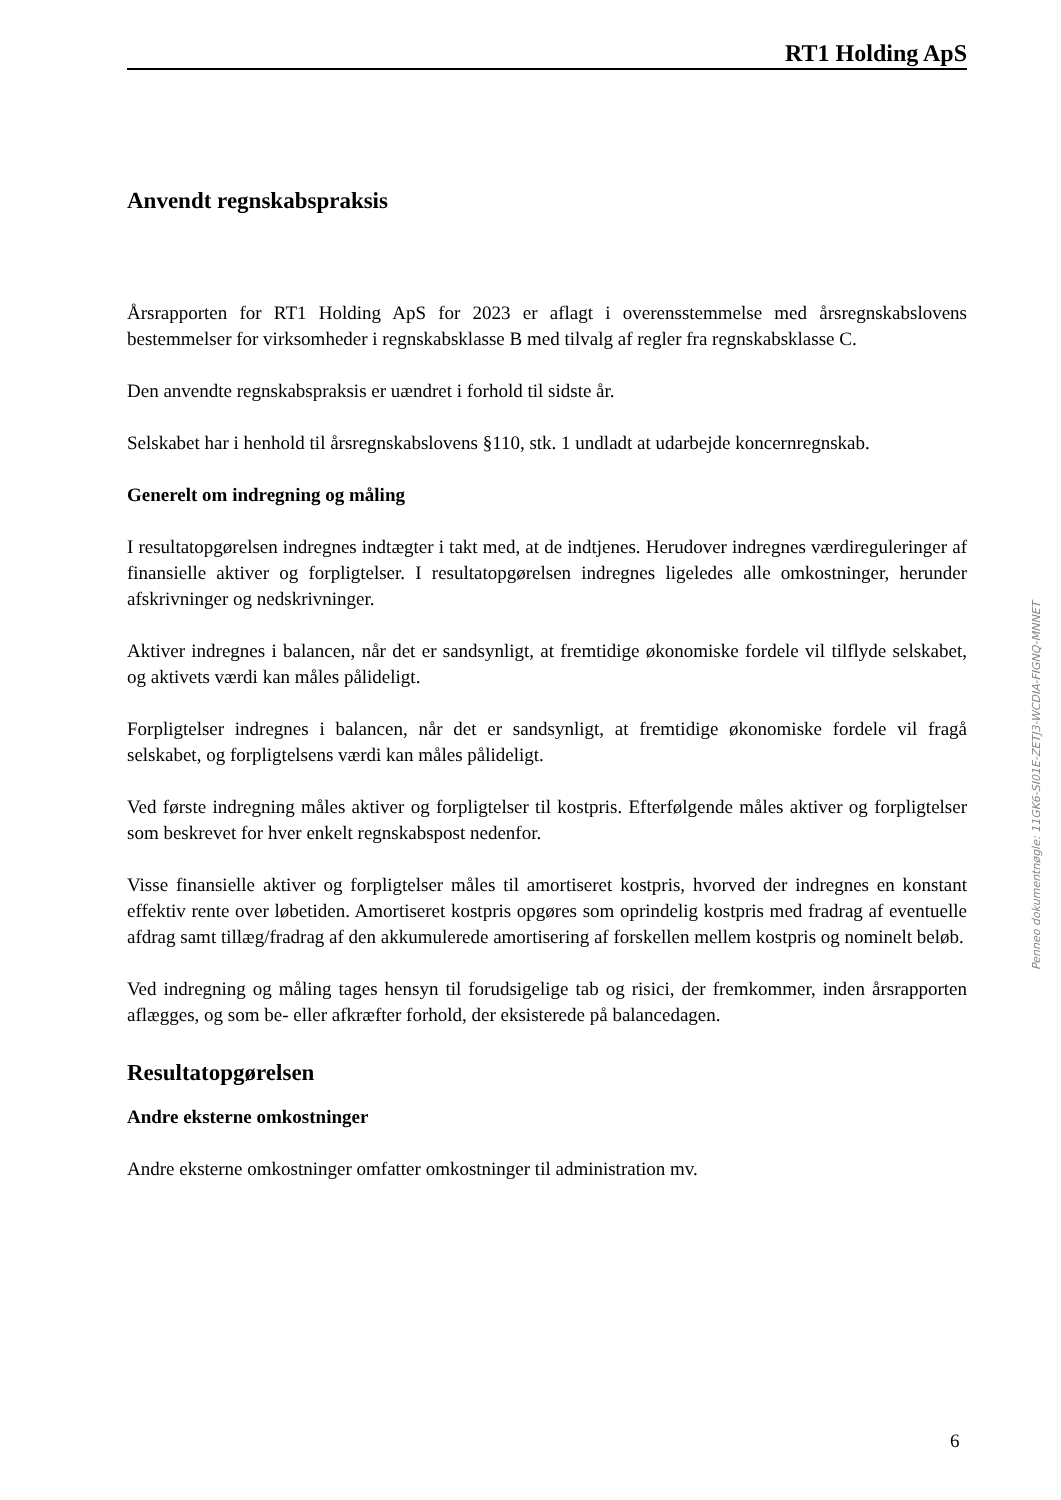RT1 Holding ApS
Anvendt regnskabspraksis
Årsrapporten for RT1 Holding ApS for 2023 er aflagt i overensstemmelse med årsregnskabslovens bestemmelser for virksomheder i regnskabsklasse B med tilvalg af regler fra regnskabsklasse C.
Den anvendte regnskabspraksis er uændret i forhold til sidste år.
Selskabet har i henhold til årsregnskabslovens §110, stk. 1 undladt at udarbejde koncernregnskab.
Generelt om indregning og måling
I resultatopgørelsen indregnes indtægter i takt med, at de indtjenes. Herudover indregnes værdireguleringer af finansielle aktiver og forpligtelser. I resultatopgørelsen indregnes ligeledes alle omkostninger, herunder afskrivninger og nedskrivninger.
Aktiver indregnes i balancen, når det er sandsynligt, at fremtidige økonomiske fordele vil tilflyde selskabet, og aktivets værdi kan måles pålideligt.
Forpligtelser indregnes i balancen, når det er sandsynligt, at fremtidige økonomiske fordele vil fragå selskabet, og forpligtelsens værdi kan måles pålideligt.
Ved første indregning måles aktiver og forpligtelser til kostpris. Efterfølgende måles aktiver og forpligtelser som beskrevet for hver enkelt regnskabspost nedenfor.
Visse finansielle aktiver og forpligtelser måles til amortiseret kostpris, hvorved der indregnes en konstant effektiv rente over løbetiden. Amortiseret kostpris opgøres som oprindelig kostpris med fradrag af eventuelle afdrag samt tillæg/fradrag af den akkumulerede amortisering af forskellen mellem kostpris og nominelt beløb.
Ved indregning og måling tages hensyn til forudsigelige tab og risici, der fremkommer, inden årsrapporten aflægges, og som be- eller afkræfter forhold, der eksisterede på balancedagen.
Resultatopgørelsen
Andre eksterne omkostninger
Andre eksterne omkostninger omfatter omkostninger til administration mv.
Penneo dokumentnøgle: 11GK6-SI01E-ZETJ3-WCDIA-FIGNQ-MNNET
6